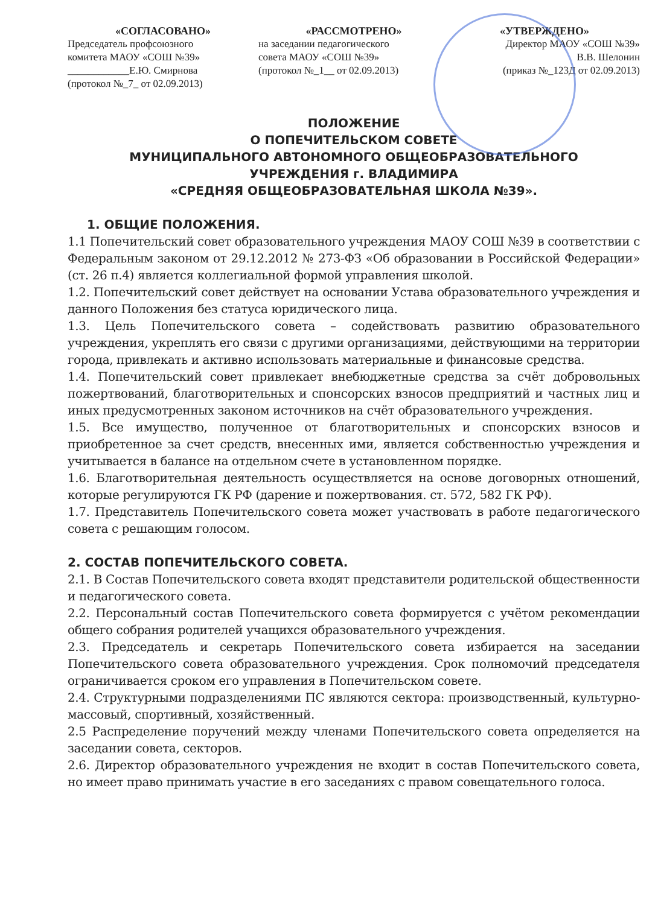«СОГЛАСОВАНО»
Председатель профсоюзного
комитета МАОУ «СОШ №39»
____________Е.Ю. Смирнова
(протокол №_7_ от 02.09.2013)
«РАССМОТРЕНО»
на заседании педагогического
совета МАОУ «СОШ №39»
(протокол №_1__ от 02.09.2013)
«УТВЕРЖДЕНО»
Директор МАОУ «СОШ №39»
В.В. Шелонин
(приказ №_123Д от 02.09.2013)
ПОЛОЖЕНИЕ
О ПОПЕЧИТЕЛЬСКОМ СОВЕТЕ
МУНИЦИПАЛЬНОГО АВТОНОМНОГО ОБЩЕОБРАЗОВАТЕЛЬНОГО
УЧРЕЖДЕНИЯ г. ВЛАДИМИРА
«СРЕДНЯЯ ОБЩЕОБРАЗОВАТЕЛЬНАЯ ШКОЛА №39».
1. ОБЩИЕ ПОЛОЖЕНИЯ.
1.1 Попечительский совет образовательного учреждения МАОУ СОШ №39 в соответствии с Федеральным законом от 29.12.2012 № 273-ФЗ «Об образовании в Российской Федерации» (ст. 26 п.4) является коллегиальной формой управления школой.
1.2. Попечительский совет действует на основании Устава образовательного учреждения и данного Положения без статуса юридического лица.
1.3. Цель Попечительского совета – содействовать развитию образовательного учреждения, укреплять его связи с другими организациями, действующими на территории города, привлекать и активно использовать материальные и финансовые средства.
1.4. Попечительский совет привлекает внебюджетные средства за счёт добровольных пожертвований, благотворительных и спонсорских взносов предприятий и частных лиц и иных предусмотренных законом источников на счёт образовательного учреждения.
1.5. Все имущество, полученное от благотворительных и спонсорских взносов и приобретенное за счет средств, внесенных ими, является собственностью учреждения и учитывается в балансе на отдельном счете в установленном порядке.
1.6. Благотворительная деятельность осуществляется на основе договорных отношений, которые регулируются ГК РФ (дарение и пожертвования. ст. 572, 582 ГК РФ).
1.7. Представитель Попечительского совета может участвовать в работе педагогического совета с решающим голосом.
2. СОСТАВ ПОПЕЧИТЕЛЬСКОГО СОВЕТА.
2.1. В Состав Попечительского совета входят представители родительской общественности и педагогического совета.
2.2. Персональный состав Попечительского совета формируется с учётом рекомендации общего собрания родителей учащихся образовательного учреждения.
2.3. Председатель и секретарь Попечительского совета избирается на заседании Попечительского совета образовательного учреждения. Срок полномочий председателя ограничивается сроком его управления в Попечительском совете.
2.4. Структурными подразделениями ПС являются сектора: производственный, культурно-массовый, спортивный, хозяйственный.
2.5 Распределение поручений между членами Попечительского совета определяется на заседании совета, секторов.
2.6. Директор образовательного учреждения не входит в состав Попечительского совета, но имеет право принимать участие в его заседаниях с правом совещательного голоса.